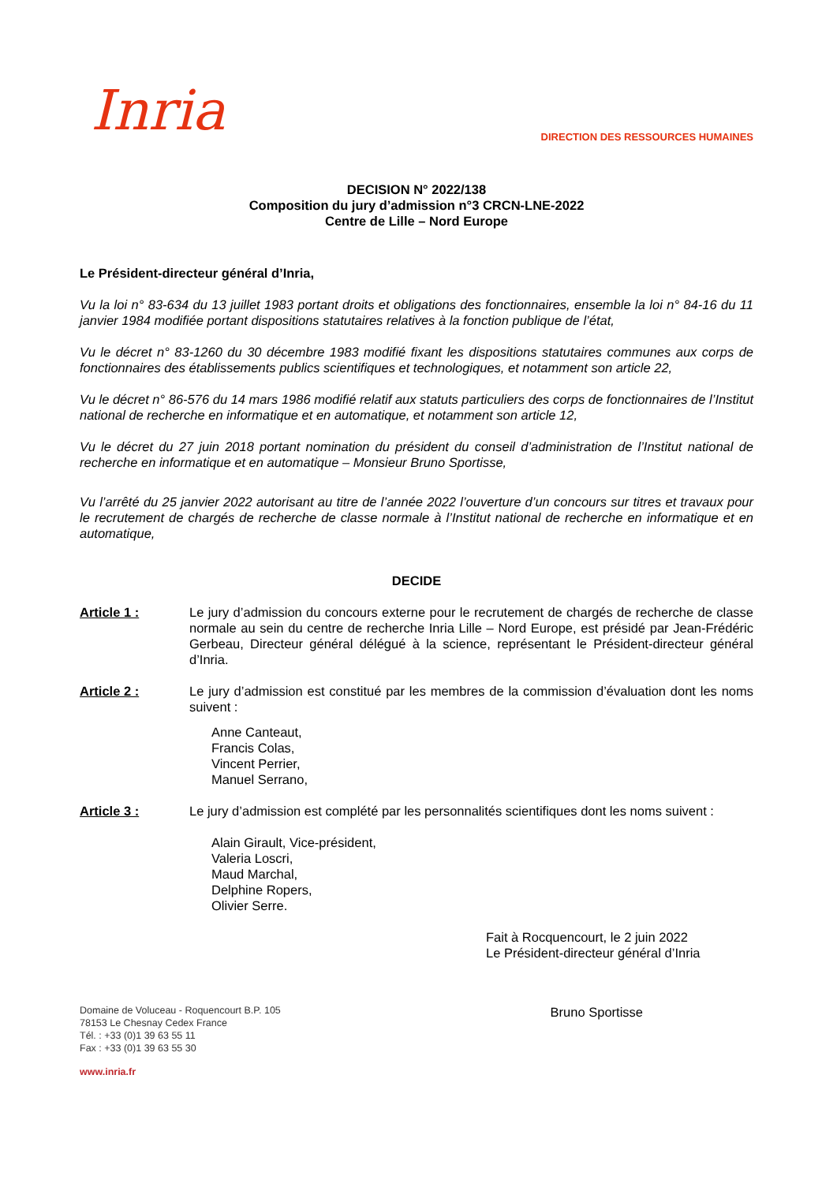Inria
DIRECTION DES RESSOURCES HUMAINES
DECISION N° 2022/138
Composition du jury d’admission n°3 CRCN-LNE-2022
Centre de Lille – Nord Europe
Le Président-directeur général d’Inria,
Vu la loi n° 83-634 du 13 juillet 1983 portant droits et obligations des fonctionnaires, ensemble la loi n° 84-16 du 11 janvier 1984 modifiée portant dispositions statutaires relatives à la fonction publique de l’état,
Vu le décret n° 83-1260 du 30 décembre 1983 modifié fixant les dispositions statutaires communes aux corps de fonctionnaires des établissements publics scientifiques et technologiques, et notamment son article 22,
Vu le décret n° 86-576 du 14 mars 1986 modifié relatif aux statuts particuliers des corps de fonctionnaires de l’Institut national de recherche en informatique et en automatique, et notamment son article 12,
Vu le décret du 27 juin 2018 portant nomination du président du conseil d’administration de l’Institut national de recherche en informatique et en automatique – Monsieur Bruno Sportisse,
Vu l’arrêté du 25 janvier 2022 autorisant au titre de l’année 2022 l’ouverture d’un concours sur titres et travaux pour le recrutement de chargés de recherche de classe normale à l’Institut national de recherche en informatique et en automatique,
DECIDE
Article 1 : Le jury d’admission du concours externe pour le recrutement de chargés de recherche de classe normale au sein du centre de recherche Inria Lille – Nord Europe, est présidé par Jean-Frédéric Gerbeau, Directeur général délégué à la science, représentant le Président-directeur général d’Inria.
Article 2 : Le jury d’admission est constitué par les membres de la commission d’évaluation dont les noms suivent :
Anne Canteaut,
Francis Colas,
Vincent Perrier,
Manuel Serrano,
Article 3 : Le jury d’admission est complété par les personnalités scientifiques dont les noms suivent :
Alain Girault, Vice-président,
Valeria Loscri,
Maud Marchal,
Delphine Ropers,
Olivier Serre.
Fait à Rocquencourt, le 2 juin 2022
Le Président-directeur général d’Inria
Domaine de Voluceau - Roquencourt B.P. 105
78153 Le Chesnay Cedex France
Tél. : +33 (0)1 39 63 55 11
Fax : +33 (0)1 39 63 55 30
www.inria.fr
Bruno Sportisse